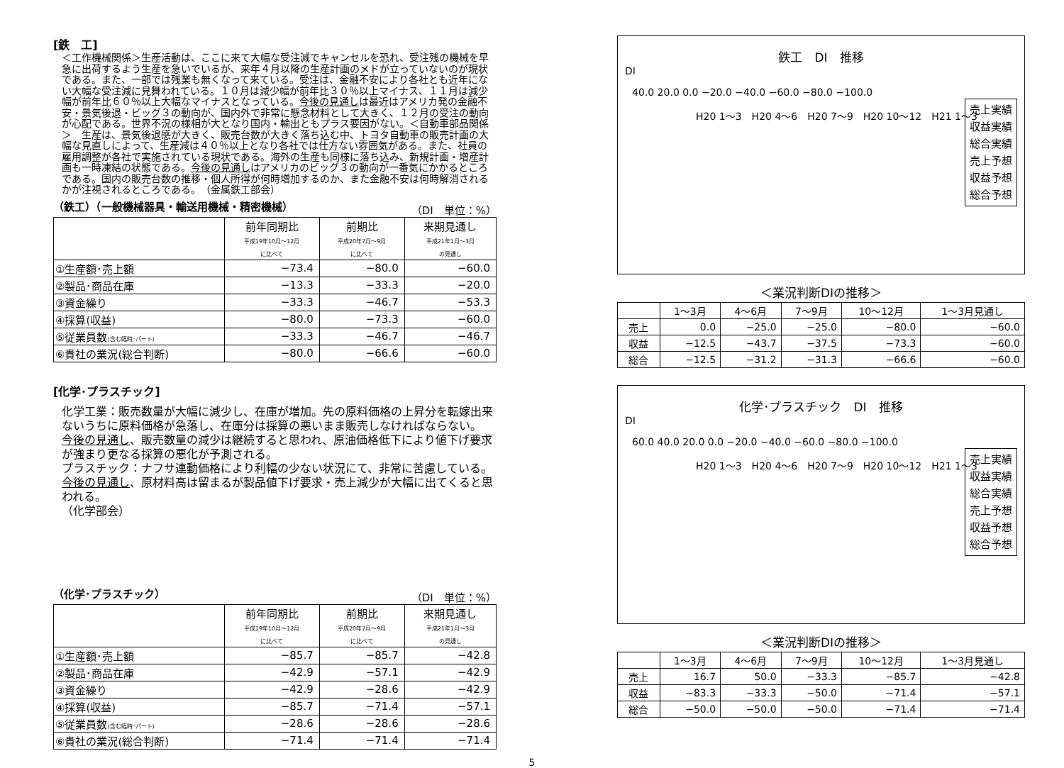[鉄　工]
＜工作機械関係＞生産活動は、ここに来て大幅な受注減でキャンセルを恐れ、受注残の機械を早急に出荷するよう生産を急いでいるが、来年４月以降の生産計画のメドが立っていないのが現状である。また、一部では残業も無くなって来ている。受注は、金融不安により各社とも近年にない大幅な受注減に見舞われている。１０月は減少幅が前年比３０％以上マイナス、１１月は減少幅が前年比６０％以上大幅なマイナスとなっている。今後の見通しは最近はアメリカ発の金融不安・景気後退・ビッグ３の動向が、国内外で非常に懸念材料として大きく、１２月の受注の動向が心配である。世界不況の様相が大となり国内・輸出ともプラス要因がない。＜自動車部品関係＞　生産は、景気後退感が大きく、販売台数が大きく落ち込む中、トヨタ自動車の販売計画の大幅な見直しによって、生産減は４０％以上となり各社では仕方ない雰囲気がある。また、社員の雇用調整が各社で実施されている現状である。海外の生産も同様に落ち込み、新規計画・増産計画も一時凍結の状態である。今後の見通しはアメリカのビッグ３の動向が一番気にかかるところである。国内の販売台数の推移・個人所得が何時増加するのか、また金融不安は何時解消されるかが注視されるところである。　（金属鉄工部会）
（鉄工）（一般機械器具・輸送用機械・精密機械） （DI　単位：%）
| | 前年同期比 平成19年10月～12月 に比べて | 前期比 平成20年7月～9月 に比べて | 来期見通し 平成21年1月～3月 の見通し |
| --- | --- | --- | --- |
| ①生産額･売上額 | −73.4 | −80.0 | −60.0 |
| ②製品･商品在庫 | −13.3 | −33.3 | −20.0 |
| ③資金繰り | −33.3 | −46.7 | −53.3 |
| ④採算(収益) | −80.0 | −73.3 | −60.0 |
| ⑤従業員数 (含む臨時･パート) | −33.3 | −46.7 | −46.7 |
| ⑥貴社の業況(総合判断) | −80.0 | −66.6 | −60.0 |
[化学･プラスチック]
化学工業：販売数量が大幅に減少し、在庫が増加。先の原料価格の上昇分を転嫁出来ないうちに原料価格が急落し、在庫分は採算の悪いまま販売しなければならない。
今後の見通し、販売数量の減少は継続すると思われ、原油価格低下により値下げ要求が強まり更なる採算の悪化が予測される。
プラスチック：ナフサ連動価格により利幅の少ない状況にて、非常に苦慮している。
今後の見通し、原材料高は留まるが製品値下げ要求・売上減少が大幅に出てくると思われる。
（化学部会）
（化学･プラスチック） （DI　単位：%）
| | 前年同期比 平成19年10月～12月 に比べて | 前期比 平成20年7月～9月 に比べて | 来期見通し 平成21年1月～3月 の見通し |
| --- | --- | --- | --- |
| ①生産額･売上額 | −85.7 | −85.7 | −42.8 |
| ②製品･商品在庫 | −42.9 | −57.1 | −42.9 |
| ③資金繰り | −42.9 | −28.6 | −42.9 |
| ④採算(収益) | −85.7 | −71.4 | −57.1 |
| ⑤従業員数 (含む臨時･パート) | −28.6 | −28.6 | −28.6 |
| ⑥貴社の業況(総合判断) | −71.4 | −71.4 | −71.4 |
鉄工　DI　推移
DI
40.0 20.0 0.0 −20.0 −40.0 −60.0 −80.0 −100.0
H20 1～3　H20 4～6　H20 7～9　H20 10～12　H21 1～3
売上実績
収益実績
総合実績
売上予想
収益予想
総合予想
＜業況判断DIの推移＞
| | 1～3月 | 4～6月 | 7～9月 | 10～12月 | 1～3月見通し |
| --- | --- | --- | --- | --- | --- |
| 売上 | 0.0 | −25.0 | −25.0 | −80.0 | −60.0 |
| 収益 | −12.5 | −43.7 | −37.5 | −73.3 | −60.0 |
| 総合 | −12.5 | −31.2 | −31.3 | −66.6 | −60.0 |
化学･プラスチック　DI　推移
DI
60.0 40.0 20.0 0.0 −20.0 −40.0 −60.0 −80.0 −100.0
H20 1～3　H20 4～6　H20 7～9　H20 10～12　H21 1～3
売上実績
収益実績
総合実績
売上予想
収益予想
総合予想
＜業況判断DIの推移＞
| | 1～3月 | 4～6月 | 7～9月 | 10～12月 | 1～3月見通し |
| --- | --- | --- | --- | --- | --- |
| 売上 | 16.7 | 50.0 | −33.3 | −85.7 | −42.8 |
| 収益 | −83.3 | −33.3 | −50.0 | −71.4 | −57.1 |
| 総合 | −50.0 | −50.0 | −50.0 | −71.4 | −71.4 |
5